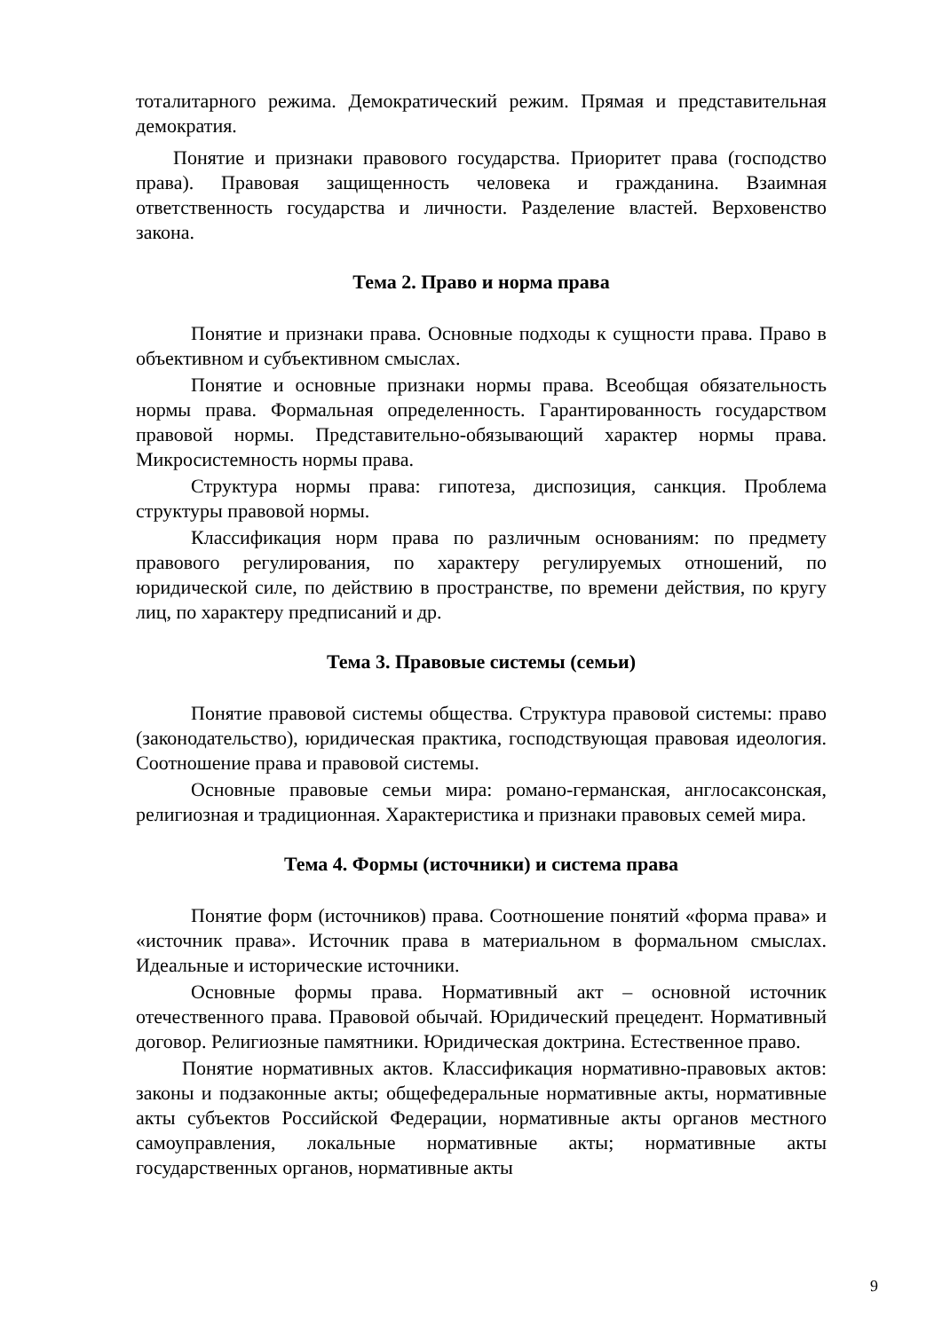тоталитарного режима. Демократический режим. Прямая и представительная демократия.
Понятие и признаки правового государства. Приоритет права (господство права). Правовая защищенность человека и гражданина. Взаимная ответственность государства и личности. Разделение властей. Верховенство закона.
Тема 2. Право и норма права
Понятие и признаки права. Основные подходы к сущности права. Право в объективном и субъективном смыслах.
Понятие и основные признаки нормы права. Всеобщая обязательность нормы права. Формальная определенность. Гарантированность государством правовой нормы. Представительно-обязывающий характер нормы права. Микросистемность нормы права.
Структура нормы права: гипотеза, диспозиция, санкция. Проблема структуры правовой нормы.
Классификация норм права по различным основаниям: по предмету правового регулирования, по характеру регулируемых отношений, по юридической силе, по действию в пространстве, по времени действия, по кругу лиц, по характеру предписаний и др.
Тема 3. Правовые системы (семьи)
Понятие правовой системы общества. Структура правовой системы: право (законодательство), юридическая практика, господствующая правовая идеология. Соотношение права и правовой системы.
Основные правовые семьи мира: романо-германская, англосаксонская, религиозная и традиционная. Характеристика и признаки правовых семей мира.
Тема 4. Формы (источники) и система права
Понятие форм (источников) права. Соотношение понятий «форма права» и «источник права». Источник права в материальном в формальном смыслах. Идеальные и исторические источники.
Основные формы права. Нормативный акт – основной источник отечественного права. Правовой обычай. Юридический прецедент. Нормативный договор. Религиозные памятники. Юридическая доктрина. Естественное право.
Понятие нормативных актов. Классификация нормативно-правовых актов: законы и подзаконные акты; общефедеральные нормативные акты, нормативные акты субъектов Российской Федерации, нормативные акты органов местного самоуправления, локальные нормативные акты; нормативные акты государственных органов, нормативные акты
9